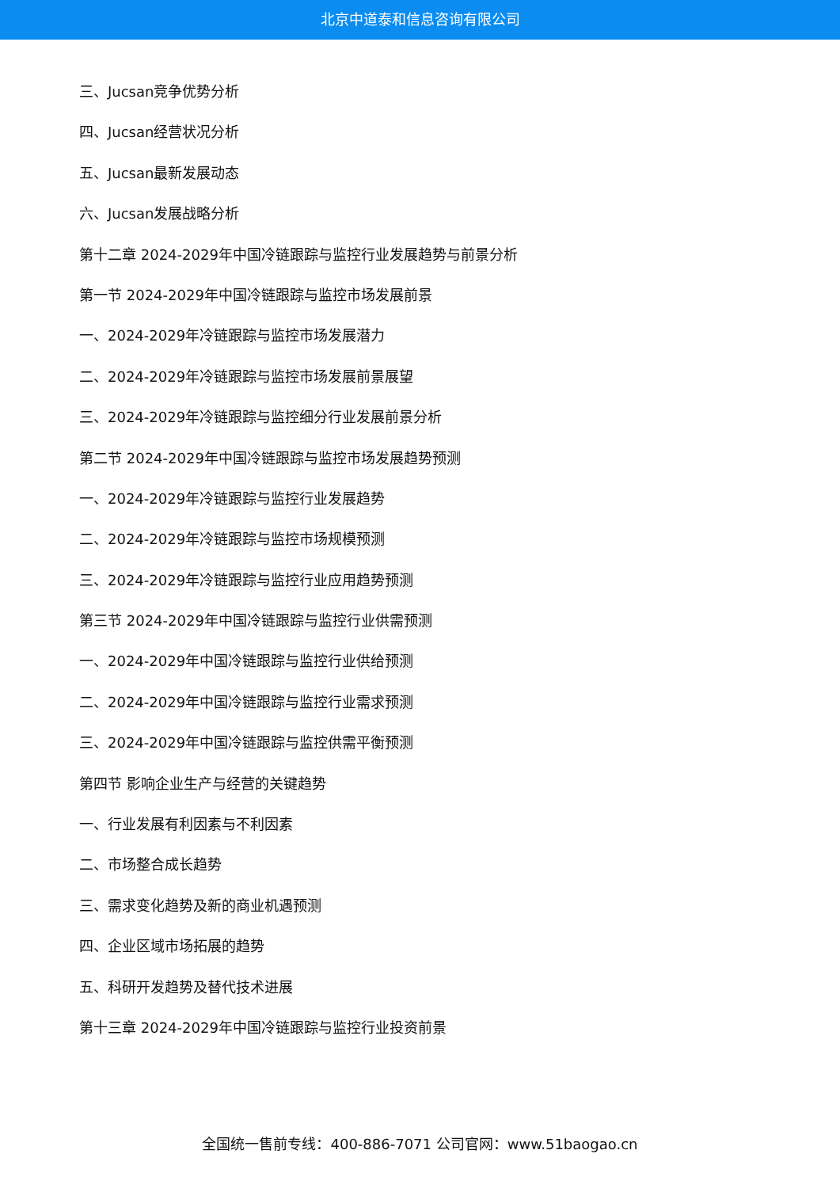北京中道泰和信息咨询有限公司
三、Jucsan竞争优势分析
四、Jucsan经营状况分析
五、Jucsan最新发展动态
六、Jucsan发展战略分析
第十二章 2024-2029年中国冷链跟踪与监控行业发展趋势与前景分析
第一节 2024-2029年中国冷链跟踪与监控市场发展前景
一、2024-2029年冷链跟踪与监控市场发展潜力
二、2024-2029年冷链跟踪与监控市场发展前景展望
三、2024-2029年冷链跟踪与监控细分行业发展前景分析
第二节 2024-2029年中国冷链跟踪与监控市场发展趋势预测
一、2024-2029年冷链跟踪与监控行业发展趋势
二、2024-2029年冷链跟踪与监控市场规模预测
三、2024-2029年冷链跟踪与监控行业应用趋势预测
第三节 2024-2029年中国冷链跟踪与监控行业供需预测
一、2024-2029年中国冷链跟踪与监控行业供给预测
二、2024-2029年中国冷链跟踪与监控行业需求预测
三、2024-2029年中国冷链跟踪与监控供需平衡预测
第四节 影响企业生产与经营的关键趋势
一、行业发展有利因素与不利因素
二、市场整合成长趋势
三、需求变化趋势及新的商业机遇预测
四、企业区域市场拓展的趋势
五、科研开发趋势及替代技术进展
第十三章 2024-2029年中国冷链跟踪与监控行业投资前景
全国统一售前专线：400-886-7071 公司官网：www.51baogao.cn